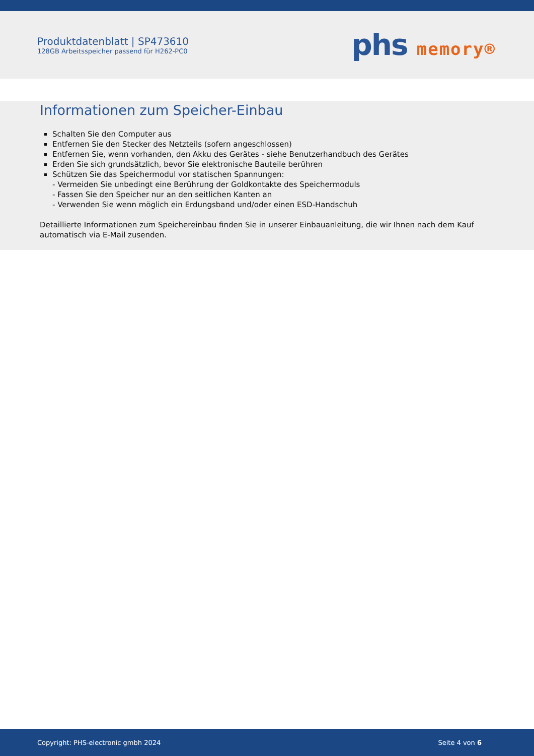Produktdatenblatt | SP473610
128GB Arbeitsspeicher passend für H262-PC0
phs memory®
Informationen zum Speicher-Einbau
Schalten Sie den Computer aus
Entfernen Sie den Stecker des Netzteils (sofern angeschlossen)
Entfernen Sie, wenn vorhanden, den Akku des Gerätes - siehe Benutzerhandbuch des Gerätes
Erden Sie sich grundsätzlich, bevor Sie elektronische Bauteile berühren
Schützen Sie das Speichermodul vor statischen Spannungen:
- Vermeiden Sie unbedingt eine Berührung der Goldkontakte des Speichermoduls
- Fassen Sie den Speicher nur an den seitlichen Kanten an
- Verwenden Sie wenn möglich ein Erdungsband und/oder einen ESD-Handschuh
Detaillierte Informationen zum Speichereinbau finden Sie in unserer Einbauanleitung, die wir Ihnen nach dem Kauf
automatisch via E-Mail zusenden.
Copyright: PHS-electronic gmbh 2024 Seite 4 von 6